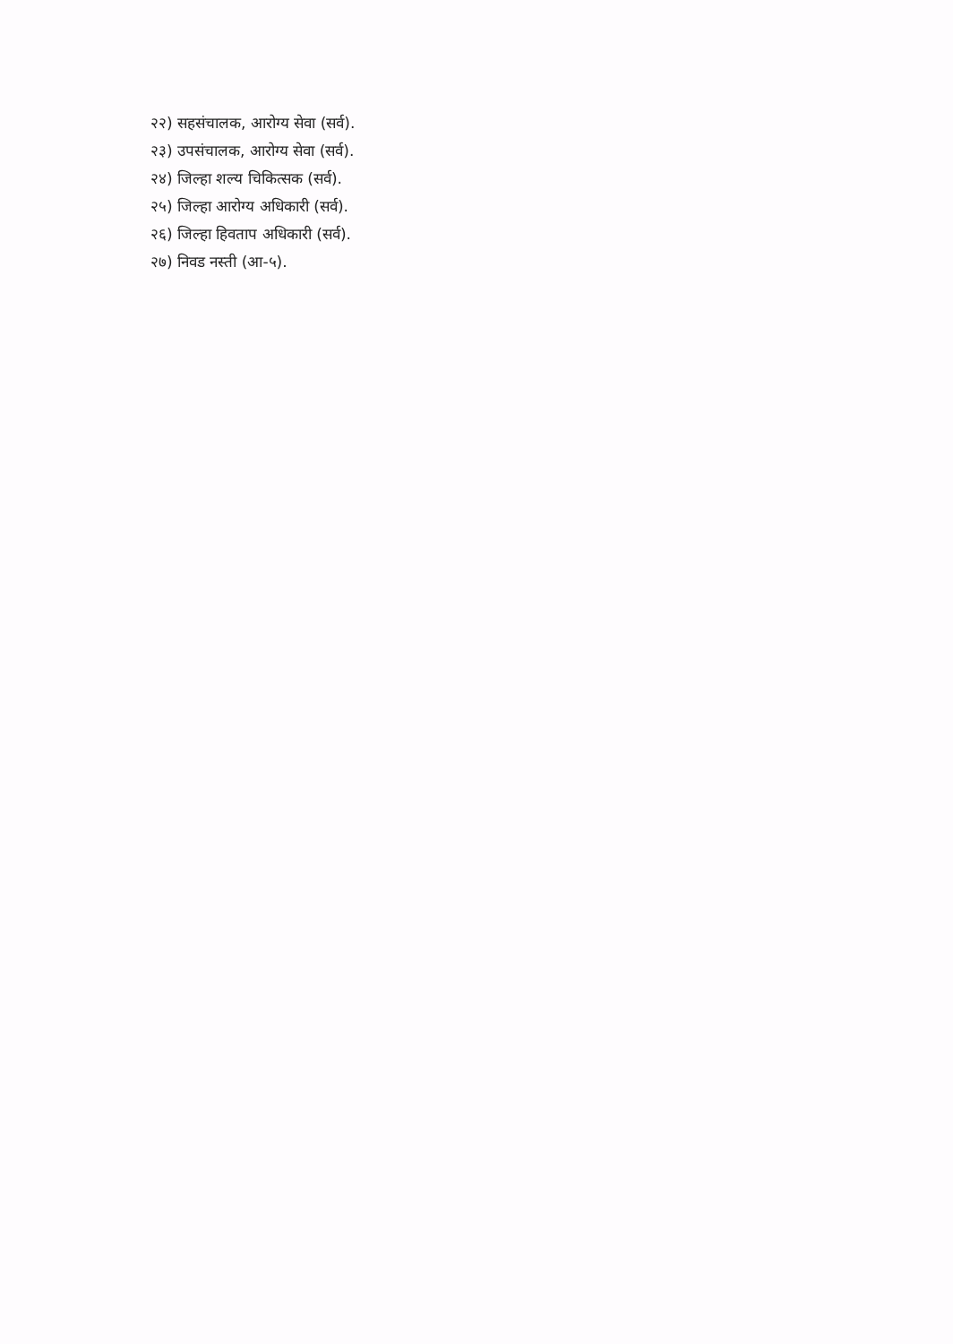२२) सहसंचालक, आरोग्य सेवा (सर्व).
२३) उपसंचालक, आरोग्य सेवा (सर्व).
२४) जिल्हा शल्य चिकित्सक (सर्व).
२५) जिल्हा आरोग्य अधिकारी (सर्व).
२६) जिल्हा हिवताप अधिकारी (सर्व).
२७) निवड नस्ती (आ-५).